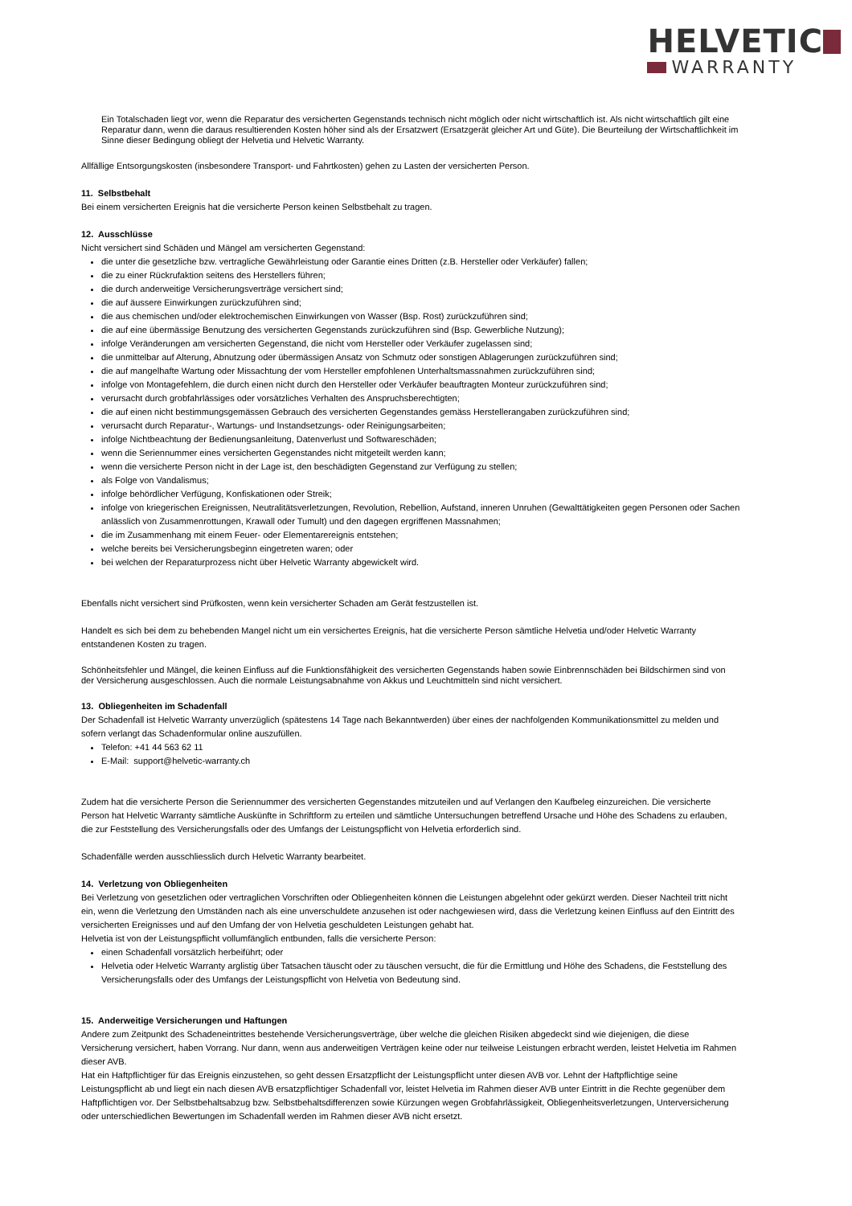HELVETIC
WARRANTY
Ein Totalschaden liegt vor, wenn die Reparatur des versicherten Gegenstands technisch nicht möglich oder nicht wirtschaftlich ist. Als nicht wirtschaftlich gilt eine Reparatur dann, wenn die daraus resultierenden Kosten höher sind als der Ersatzwert (Ersatzgerät gleicher Art und Güte). Die Beurteilung der Wirtschaftlichkeit im Sinne dieser Bedingung obliegt der Helvetia und Helvetic Warranty.
Allfällige Entsorgungskosten (insbesondere Transport- und Fahrtkosten) gehen zu Lasten der versicherten Person.
11. Selbstbehalt
Bei einem versicherten Ereignis hat die versicherte Person keinen Selbstbehalt zu tragen.
12. Ausschlüsse
Nicht versichert sind Schäden und Mängel am versicherten Gegenstand:
die unter die gesetzliche bzw. vertragliche Gewährleistung oder Garantie eines Dritten (z.B. Hersteller oder Verkäufer) fallen;
die zu einer Rückrufaktion seitens des Herstellers führen;
die durch anderweitige Versicherungsverträge versichert sind;
die auf äussere Einwirkungen zurückzuführen sind;
die aus chemischen und/oder elektrochemischen Einwirkungen von Wasser (Bsp. Rost) zurückzuführen sind;
die auf eine übermässige Benutzung des versicherten Gegenstands zurückzuführen sind (Bsp. Gewerbliche Nutzung);
infolge Veränderungen am versicherten Gegenstand, die nicht vom Hersteller oder Verkäufer zugelassen sind;
die unmittelbar auf Alterung, Abnutzung oder übermässigen Ansatz von Schmutz oder sonstigen Ablagerungen zurückzuführen sind;
die auf mangelhafte Wartung oder Missachtung der vom Hersteller empfohlenen Unterhaltsmassnahmen zurückzuführen sind;
infolge von Montagefehlern, die durch einen nicht durch den Hersteller oder Verkäufer beauftragten Monteur zurückzuführen sind;
verursacht durch grobfahrlässiges oder vorsätzliches Verhalten des Anspruchsberechtigten;
die auf einen nicht bestimmungsgemässen Gebrauch des versicherten Gegenstandes gemäss Herstellerangaben zurückzuführen sind;
verursacht durch Reparatur-, Wartungs- und Instandsetzungs- oder Reinigungsarbeiten;
infolge Nichtbeachtung der Bedienungsanleitung, Datenverlust und Softwareschäden;
wenn die Seriennummer eines versicherten Gegenstandes nicht mitgeteilt werden kann;
wenn die versicherte Person nicht in der Lage ist, den beschädigten Gegenstand zur Verfügung zu stellen;
als Folge von Vandalismus;
infolge behördlicher Verfügung, Konfiskationen oder Streik;
infolge von kriegerischen Ereignissen, Neutralitätsverletzungen, Revolution, Rebellion, Aufstand, inneren Unruhen (Gewalttätigkeiten gegen Personen oder Sachen anlässlich von Zusammenrottungen, Krawall oder Tumult) und den dagegen ergriffenen Massnahmen;
die im Zusammenhang mit einem Feuer- oder Elementarereignis entstehen;
welche bereits bei Versicherungsbeginn eingetreten waren; oder
bei welchen der Reparaturprozess nicht über Helvetic Warranty abgewickelt wird.
Ebenfalls nicht versichert sind Prüfkosten, wenn kein versicherter Schaden am Gerät festzustellen ist.
Handelt es sich bei dem zu behebenden Mangel nicht um ein versichertes Ereignis, hat die versicherte Person sämtliche Helvetia und/oder Helvetic Warranty entstandenen Kosten zu tragen.
Schönheitsfehler und Mängel, die keinen Einfluss auf die Funktionsfähigkeit des versicherten Gegenstands haben sowie Einbrennschäden bei Bildschirmen sind von der Versicherung ausgeschlossen. Auch die normale Leistungsabnahme von Akkus und Leuchtmitteln sind nicht versichert.
13. Obliegenheiten im Schadenfall
Der Schadenfall ist Helvetic Warranty unverzüglich (spätestens 14 Tage nach Bekanntwerden) über eines der nachfolgenden Kommunikationsmittel zu melden und sofern verlangt das Schadenformular online auszufüllen.
Telefon: +41 44 563 62 11
E-Mail: support@helvetic-warranty.ch
Zudem hat die versicherte Person die Seriennummer des versicherten Gegenstandes mitzuteilen und auf Verlangen den Kaufbeleg einzureichen. Die versicherte Person hat Helvetic Warranty sämtliche Auskünfte in Schriftform zu erteilen und sämtliche Untersuchungen betreffend Ursache und Höhe des Schadens zu erlauben, die zur Feststellung des Versicherungsfalls oder des Umfangs der Leistungspflicht von Helvetia erforderlich sind.
Schadenfälle werden ausschliesslich durch Helvetic Warranty bearbeitet.
14. Verletzung von Obliegenheiten
Bei Verletzung von gesetzlichen oder vertraglichen Vorschriften oder Obliegenheiten können die Leistungen abgelehnt oder gekürzt werden. Dieser Nachteil tritt nicht ein, wenn die Verletzung den Umständen nach als eine unverschuldete anzusehen ist oder nachgewiesen wird, dass die Verletzung keinen Einfluss auf den Eintritt des versicherten Ereignisses und auf den Umfang der von Helvetia geschuldeten Leistungen gehabt hat.
Helvetia ist von der Leistungspflicht vollumfänglich entbunden, falls die versicherte Person:
einen Schadenfall vorsätzlich herbeiführt; oder
Helvetia oder Helvetic Warranty arglistig über Tatsachen täuscht oder zu täuschen versucht, die für die Ermittlung und Höhe des Schadens, die Feststellung des Versicherungsfalls oder des Umfangs der Leistungspflicht von Helvetia von Bedeutung sind.
15. Anderweitige Versicherungen und Haftungen
Andere zum Zeitpunkt des Schadeneintrittes bestehende Versicherungsverträge, über welche die gleichen Risiken abgedeckt sind wie diejenigen, die diese Versicherung versichert, haben Vorrang. Nur dann, wenn aus anderweitigen Verträgen keine oder nur teilweise Leistungen erbracht werden, leistet Helvetia im Rahmen dieser AVB.
Hat ein Haftpflichtiger für das Ereignis einzustehen, so geht dessen Ersatzpflicht der Leistungspflicht unter diesen AVB vor. Lehnt der Haftpflichtige seine Leistungspflicht ab und liegt ein nach diesen AVB ersatzpflichtiger Schadenfall vor, leistet Helvetia im Rahmen dieser AVB unter Eintritt in die Rechte gegenüber dem Haftpflichtigen vor. Der Selbstbehaltsabzug bzw. Selbstbehaltsdifferenzen sowie Kürzungen wegen Grobfahrlässigkeit, Obliegenheitsverletzungen, Unterversicherung oder unterschiedlichen Bewertungen im Schadenfall werden im Rahmen dieser AVB nicht ersetzt.